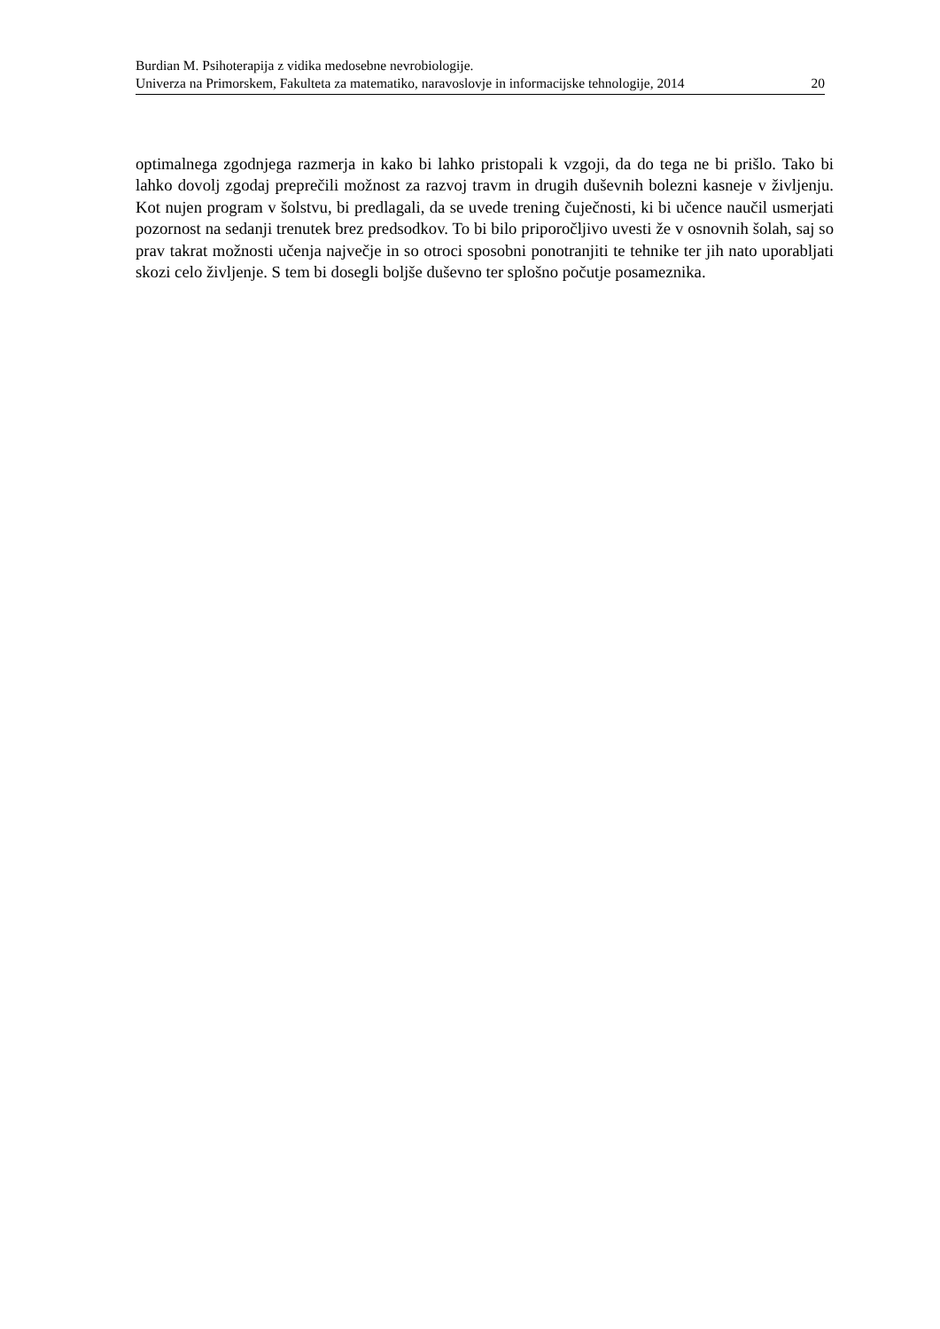Burdian M. Psihoterapija z vidika medosebne nevrobiologije.
Univerza na Primorskem, Fakulteta za matematiko, naravoslovje in informacijske tehnologije, 2014 20
optimalnega zgodnjega razmerja in kako bi lahko pristopali k vzgoji, da do tega ne bi prišlo. Tako bi lahko dovolj zgodaj preprečili možnost za razvoj travm in drugih duševnih bolezni kasneje v življenju. Kot nujen program v šolstvu, bi predlagali, da se uvede trening čuječnosti, ki bi učence naučil usmerjati pozornost na sedanji trenutek brez predsodkov. To bi bilo priporočljivo uvesti že v osnovnih šolah, saj so prav takrat možnosti učenja največje in so otroci sposobni ponotranjiti te tehnike ter jih nato uporabljati skozi celo življenje. S tem bi dosegli boljše duševno ter splošno počutje posameznika.